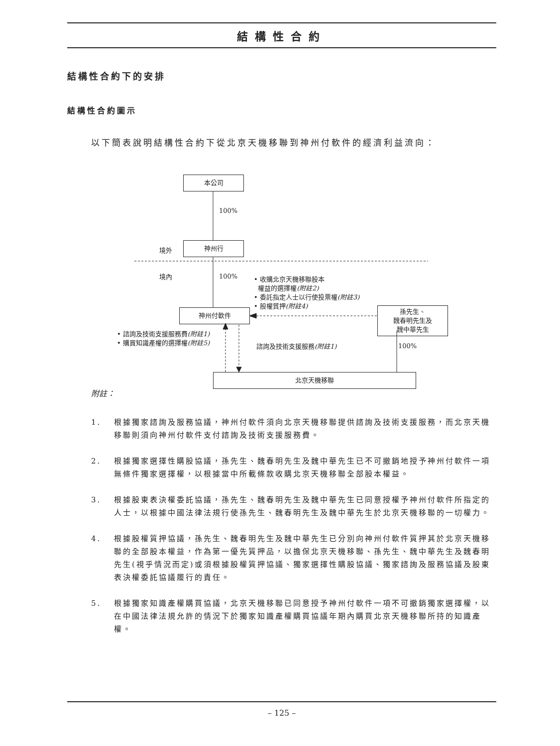結構性合約
結構性合約下的安排
結構性合約圖示
以下簡表說明結構性合約下從北京天機移聯到神州付軟件的經濟利益流向：
本公司
100%
境外
神州行
境內 100%
• 收購北京天機移聯股本
權益的選擇權(附註2)
• 委託指定人士以行使投票權(附註3)
• 股權質押(附註4)
孫先生、
魏春明先生及
魏中華先生
神州付軟件
• 諮詢及技術支援服務費(附註1)
• 購買知識產權的選擇權(附註5)
諮詢及技術支援服務(附註1) 100%
北京天機移聯
附註：
1. 根據獨家諮詢及服務協議，神州付軟件須向北京天機移聯提供諮詢及技術支援服務，而北京天機移聯則須向神州付軟件支付諮詢及技術支援服務費。
2. 根據獨家選擇性購股協議，孫先生、魏春明先生及魏中華先生已不可撤銷地授予神州付軟件一項無條件獨家選擇權，以根據當中所載條款收購北京天機移聯全部股本權益。
3. 根據股東表決權委託協議，孫先生、魏春明先生及魏中華先生已同意授權予神州付軟件所指定的人士，以根據中國法律法規行使孫先生、魏春明先生及魏中華先生於北京天機移聯的一切權力。
4. 根據股權質押協議，孫先生、魏春明先生及魏中華先生已分別向神州付軟件質押其於北京天機移聯的全部股本權益，作為第一優先質押品，以擔保北京天機移聯、孫先生、魏中華先生及魏春明先生(視乎情況而定)或須根據股權質押協議、獨家選擇性購股協議、獨家諮詢及服務協議及股東表決權委託協議履行的責任。
5. 根據獨家知識產權購買協議，北京天機移聯已同意授予神州付軟件一項不可撤銷獨家選擇權，以在中國法律法規允許的情況下於獨家知識產權購買協議年期內購買北京天機移聯所持的知識產權。
– 125 –